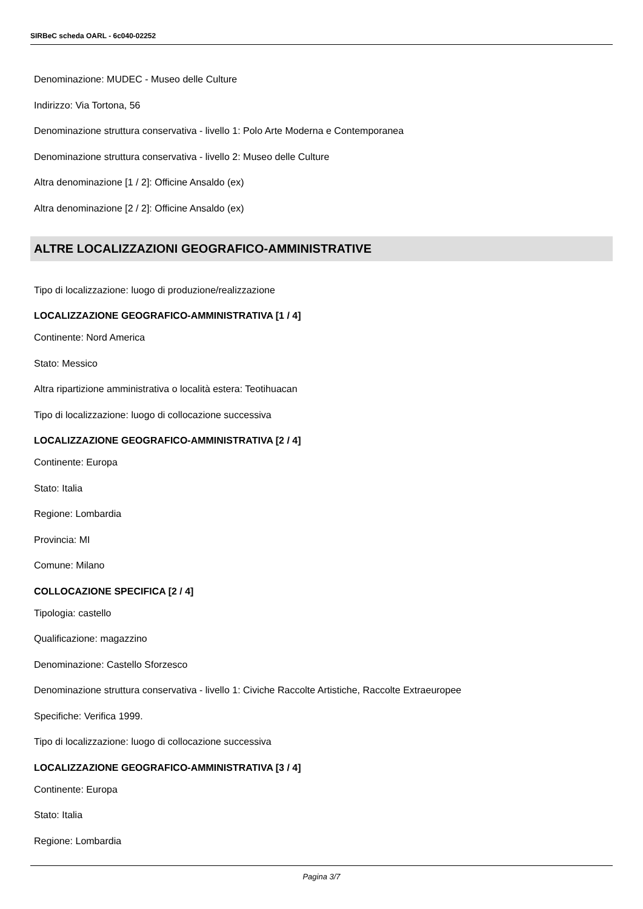SIRBeC scheda OARL - 6c040-02252
Denominazione: MUDEC - Museo delle Culture
Indirizzo: Via Tortona, 56
Denominazione struttura conservativa - livello 1: Polo Arte Moderna e Contemporanea
Denominazione struttura conservativa - livello 2: Museo delle Culture
Altra denominazione [1 / 2]: Officine Ansaldo (ex)
Altra denominazione [2 / 2]: Officine Ansaldo (ex)
ALTRE LOCALIZZAZIONI GEOGRAFICO-AMMINISTRATIVE
Tipo di localizzazione: luogo di produzione/realizzazione
LOCALIZZAZIONE GEOGRAFICO-AMMINISTRATIVA [1 / 4]
Continente: Nord America
Stato: Messico
Altra ripartizione amministrativa o località estera: Teotihuacan
Tipo di localizzazione: luogo di collocazione successiva
LOCALIZZAZIONE GEOGRAFICO-AMMINISTRATIVA [2 / 4]
Continente: Europa
Stato: Italia
Regione: Lombardia
Provincia: MI
Comune: Milano
COLLOCAZIONE SPECIFICA [2 / 4]
Tipologia: castello
Qualificazione: magazzino
Denominazione: Castello Sforzesco
Denominazione struttura conservativa - livello 1: Civiche Raccolte Artistiche, Raccolte Extraeuropee
Specifiche: Verifica 1999.
Tipo di localizzazione: luogo di collocazione successiva
LOCALIZZAZIONE GEOGRAFICO-AMMINISTRATIVA [3 / 4]
Continente: Europa
Stato: Italia
Regione: Lombardia
Pagina 3/7